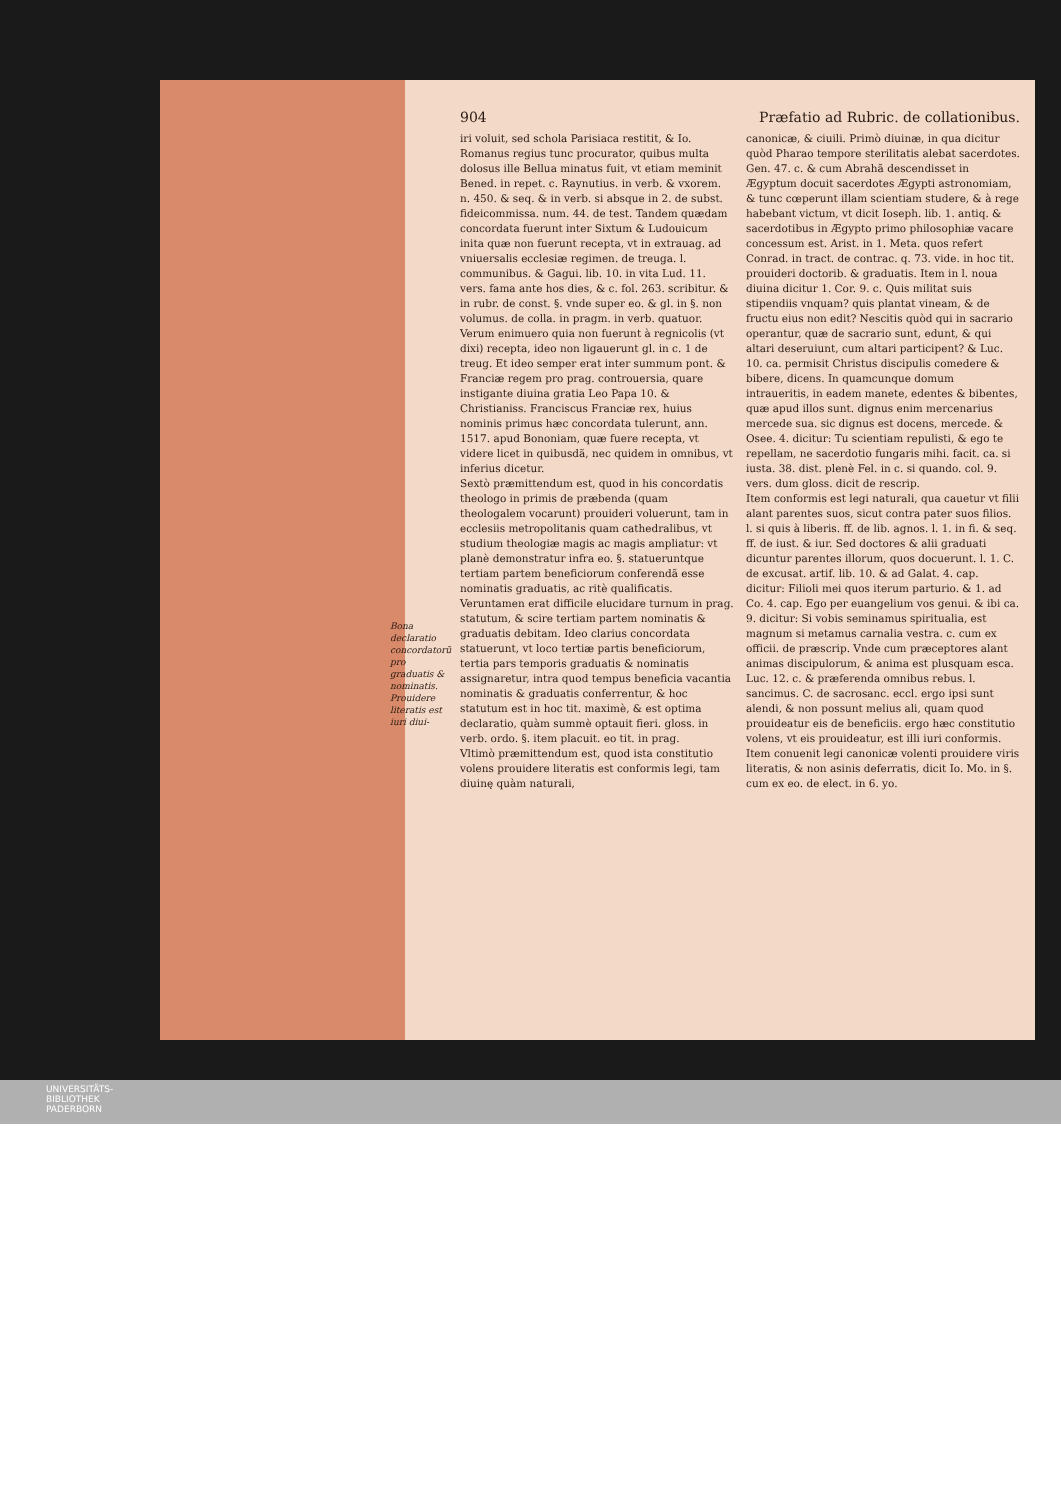904 Præfatio ad Rubric. de collationibus.
Bona declaratio concordatorũ pro graduatis & nominatis. Prouidere literatis est iuri diui-
iri voluit, sed schola Parisiaca restitit, & Io. Romanus regius tunc procurator, quibus multa dolosus ille Bellua minatus fuit, vt etiam meminit Bened. in repet. c. Raynutius. in verb. & vxorem. n. 450. & seq. & in verb. si absque in 2. de subst. fideicommissa. num. 44. de test. Tandem quædam concordata fuerunt inter Sixtum & Ludouicum inita quæ non fuerunt recepta, vt in extrauag. ad vniuersalis ecclesiæ regimen. de treuga. l. communibus. & Gagui. lib. 10. in vita Lud. 11. vers. fama ante hos dies, & c. fol. 263. scribitur. & in rubr. de const. §. vnde super eo. & gl. in §. non volumus. de colla. in pragm. in verb. quatuor. Verum enimuero quia non fuerunt à regnicolis (vt dixi) recepta, ideo non ligauerunt gl. in c. 1 de treug. Et ideo semper erat inter summum pont. & Franciæ regem pro prag. controuersia, quare instigante diuina gratia Leo Papa 10. & Christianiss. Franciscus Franciæ rex, huius nominis primus hæc concordata tulerunt, ann. 1517. apud Bononiam, quæ fuere recepta, vt videre licet in quibusdã, nec quidem in omnibus, vt inferius dicetur.
Sextò præmittendum est, quod in his concordatis theologo in primis de præbenda (quam theologalem vocarunt) prouideri voluerunt, tam in ecclesiis metropolitanis quam cathedralibus, vt studium theologiæ magis ac magis ampliatur: vt planè demonstratur infra eo. §. statueruntque tertiam partem beneficiorum conferendã esse nominatis graduatis, ac ritè qualificatis. Veruntamen erat difficile elucidare turnum in prag. statutum, & scire tertiam partem nominatis & graduatis debitam. Ideo clarius concordata statuerunt, vt loco tertiæ partis beneficiorum, tertia pars temporis graduatis & nominatis assignaretur, intra quod tempus beneficia vacantia nominatis & graduatis conferrentur, & hoc statutum est in hoc tit. maximè, & est optima declaratio, quàm summè optauit fieri. gloss. in verb. ordo. §. item placuit. eo tit. in prag.
Vltimò præmittendum est, quod ista constitutio volens prouidere literatis est conformis legi, tam diuinę quàm naturali,
canonicæ, & ciuili. Primò diuinæ, in qua dicitur quòd Pharao tempore sterilitatis alebat sacerdotes. Gen. 47. c. & cum Abrahã descendisset in Ægyptum docuit sacerdotes Ægypti astronomiam, & tunc cœperunt illam scientiam studere, & à rege habebant victum, vt dicit Ioseph. lib. 1. antiq. & sacerdotibus in Ægypto primo philosophiæ vacare concessum est. Arist. in 1. Meta. quos refert Conrad. in tract. de contrac. q. 73. vide. in hoc tit. prouideri doctorib. & graduatis. Item in l. noua diuina dicitur 1. Cor. 9. c. Quis militat suis stipendiis vnquam? quis plantat vineam, & de fructu eius non edit? Nescitis quòd qui in sacrario operantur, quæ de sacrario sunt, edunt, & qui altari deseruiunt, cum altari participent? & Luc. 10. ca. permisit Christus discipulis comedere & bibere, dicens. In quamcunque domum intraueritis, in eadem manete, edentes & bibentes, quæ apud illos sunt. dignus enim mercenarius mercede sua. sic dignus est docens, mercede. & Osee. 4. dicitur: Tu scientiam repulisti, & ego te repellam, ne sacerdotio fungaris mihi. facit. ca. si iusta. 38. dist. plenè Fel. in c. si quando. col. 9. vers. dum gloss. dicit de rescrip.
Item conformis est legi naturali, qua cauetur vt filii alant parentes suos, sicut contra pater suos filios. l. si quis à liberis. ff. de lib. agnos. l. 1. in fi. & seq. ff. de iust. & iur. Sed doctores & alii graduati dicuntur parentes illorum, quos docuerunt. l. 1. C. de excusat. artif. lib. 10. & ad Galat. 4. cap. dicitur: Filioli mei quos iterum parturio. & 1. ad Co. 4. cap. Ego per euangelium vos genui. & ibi ca. 9. dicitur: Si vobis seminamus spiritualia, est magnum si metamus carnalia vestra. c. cum ex officii. de præscrip. Vnde cum præceptores alant animas discipulorum, & anima est plusquam esca. Luc. 12. c. & præferenda omnibus rebus. l. sancimus. C. de sacrosanc. eccl. ergo ipsi sunt alendi, & non possunt melius ali, quam quod prouideatur eis de beneficiis. ergo hæc constitutio volens, vt eis prouideatur, est illi iuri conformis.
Item conuenit legi canonicæ volenti prouidere viris literatis, & non asinis deferratis, dicit Io. Mo. in §. cum ex eo. de elect. in 6. yo.
UNIVERSITÄTS-
BIBLIOTHEK
PADERBORN